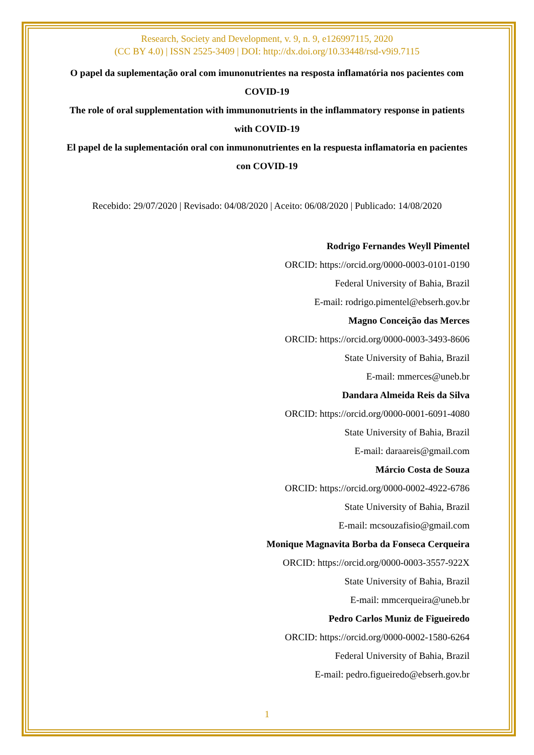Research, Society and Development, v. 9, n. 9, e126997115, 2020
(CC BY 4.0) | ISSN 2525-3409 | DOI: http://dx.doi.org/10.33448/rsd-v9i9.7115
O papel da suplementação oral com imunonutrientes na resposta inflamatória nos pacientes com COVID-19
The role of oral supplementation with immunonutrients in the inflammatory response in patients with COVID-19
El papel de la suplementación oral con inmunonutrientes en la respuesta inflamatoria en pacientes con COVID-19
Recebido: 29/07/2020 | Revisado: 04/08/2020 | Aceito: 06/08/2020 | Publicado: 14/08/2020
Rodrigo Fernandes Weyll Pimentel
ORCID: https://orcid.org/0000-0003-0101-0190
Federal University of Bahia, Brazil
E-mail: rodrigo.pimentel@ebserh.gov.br
Magno Conceição das Merces
ORCID: https://orcid.org/0000-0003-3493-8606
State University of Bahia, Brazil
E-mail: mmerces@uneb.br
Dandara Almeida Reis da Silva
ORCID: https://orcid.org/0000-0001-6091-4080
State University of Bahia, Brazil
E-mail: daraareis@gmail.com
Márcio Costa de Souza
ORCID: https://orcid.org/0000-0002-4922-6786
State University of Bahia, Brazil
E-mail: mcsouzafisio@gmail.com
Monique Magnavita Borba da Fonseca Cerqueira
ORCID: https://orcid.org/0000-0003-3557-922X
State University of Bahia, Brazil
E-mail: mmcerqueira@uneb.br
Pedro Carlos Muniz de Figueiredo
ORCID: https://orcid.org/0000-0002-1580-6264
Federal University of Bahia, Brazil
E-mail: pedro.figueiredo@ebserh.gov.br
1